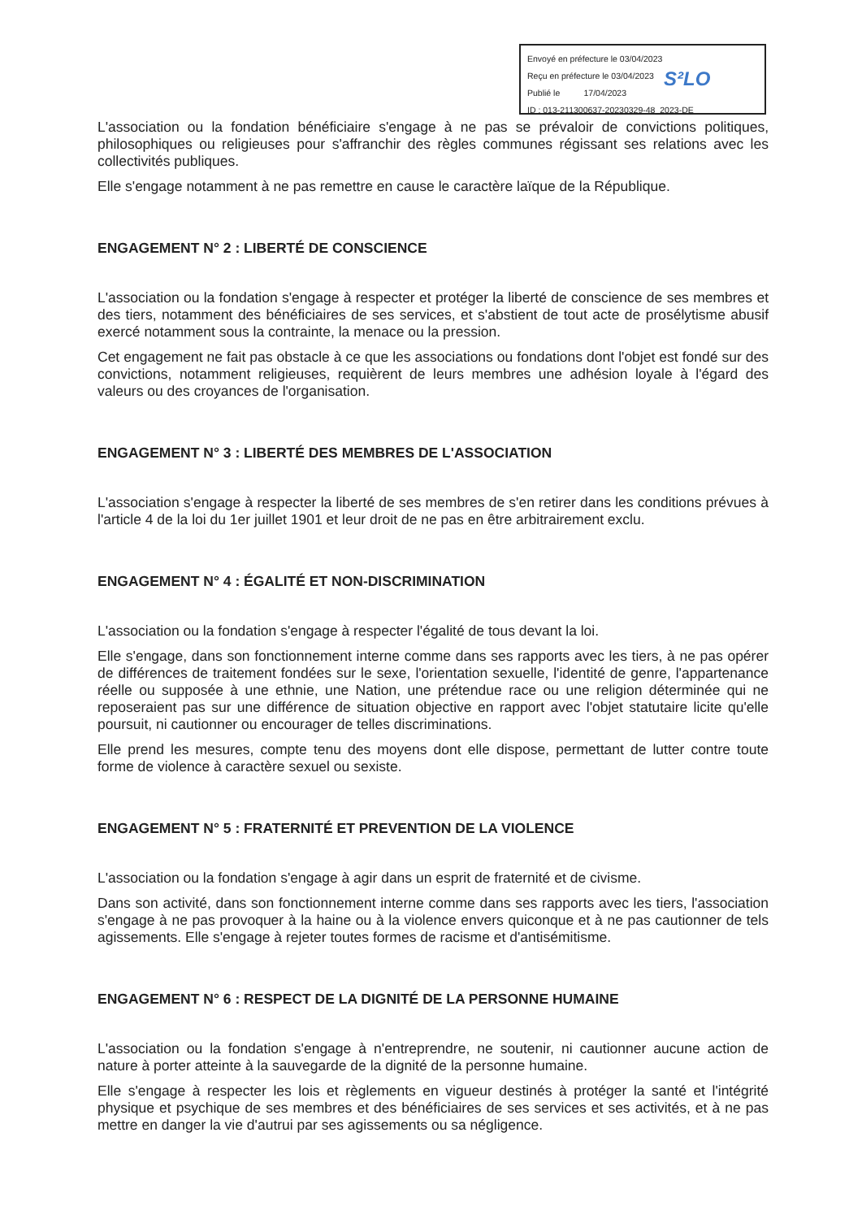Envoyé en préfecture le 03/04/2023
Reçu en préfecture le 03/04/2023
Publié le 17/04/2023
ID : 013-211300637-20230329-48_2023-DE
S²LO
L'association ou la fondation bénéficiaire s'engage à ne pas se prévaloir de convictions politiques, philosophiques ou religieuses pour s'affranchir des règles communes régissant ses relations avec les collectivités publiques.
Elle s'engage notamment à ne pas remettre en cause le caractère laïque de la République.
ENGAGEMENT N° 2 : LIBERTÉ DE CONSCIENCE
L'association ou la fondation s'engage à respecter et protéger la liberté de conscience de ses membres et des tiers, notamment des bénéficiaires de ses services, et s'abstient de tout acte de prosélytisme abusif exercé notamment sous la contrainte, la menace ou la pression.
Cet engagement ne fait pas obstacle à ce que les associations ou fondations dont l'objet est fondé sur des convictions, notamment religieuses, requièrent de leurs membres une adhésion loyale à l'égard des valeurs ou des croyances de l'organisation.
ENGAGEMENT N° 3 : LIBERTÉ DES MEMBRES DE L'ASSOCIATION
L'association s'engage à respecter la liberté de ses membres de s'en retirer dans les conditions prévues à l'article 4 de la loi du 1er juillet 1901 et leur droit de ne pas en être arbitrairement exclu.
ENGAGEMENT N° 4 : ÉGALITÉ ET NON-DISCRIMINATION
L'association ou la fondation s'engage à respecter l'égalité de tous devant la loi.
Elle s'engage, dans son fonctionnement interne comme dans ses rapports avec les tiers, à ne pas opérer de différences de traitement fondées sur le sexe, l'orientation sexuelle, l'identité de genre, l'appartenance réelle ou supposée à une ethnie, une Nation, une prétendue race ou une religion déterminée qui ne reposeraient pas sur une différence de situation objective en rapport avec l'objet statutaire licite qu'elle poursuit, ni cautionner ou encourager de telles discriminations.
Elle prend les mesures, compte tenu des moyens dont elle dispose, permettant de lutter contre toute forme de violence à caractère sexuel ou sexiste.
ENGAGEMENT N° 5 : FRATERNITÉ ET PREVENTION DE LA VIOLENCE
L'association ou la fondation s'engage à agir dans un esprit de fraternité et de civisme.
Dans son activité, dans son fonctionnement interne comme dans ses rapports avec les tiers, l'association s'engage à ne pas provoquer à la haine ou à la violence envers quiconque et à ne pas cautionner de tels agissements. Elle s'engage à rejeter toutes formes de racisme et d'antisémitisme.
ENGAGEMENT N° 6 : RESPECT DE LA DIGNITÉ DE LA PERSONNE HUMAINE
L'association ou la fondation s'engage à n'entreprendre, ne soutenir, ni cautionner aucune action de nature à porter atteinte à la sauvegarde de la dignité de la personne humaine.
Elle s'engage à respecter les lois et règlements en vigueur destinés à protéger la santé et l'intégrité physique et psychique de ses membres et des bénéficiaires de ses services et ses activités, et à ne pas mettre en danger la vie d'autrui par ses agissements ou sa négligence.